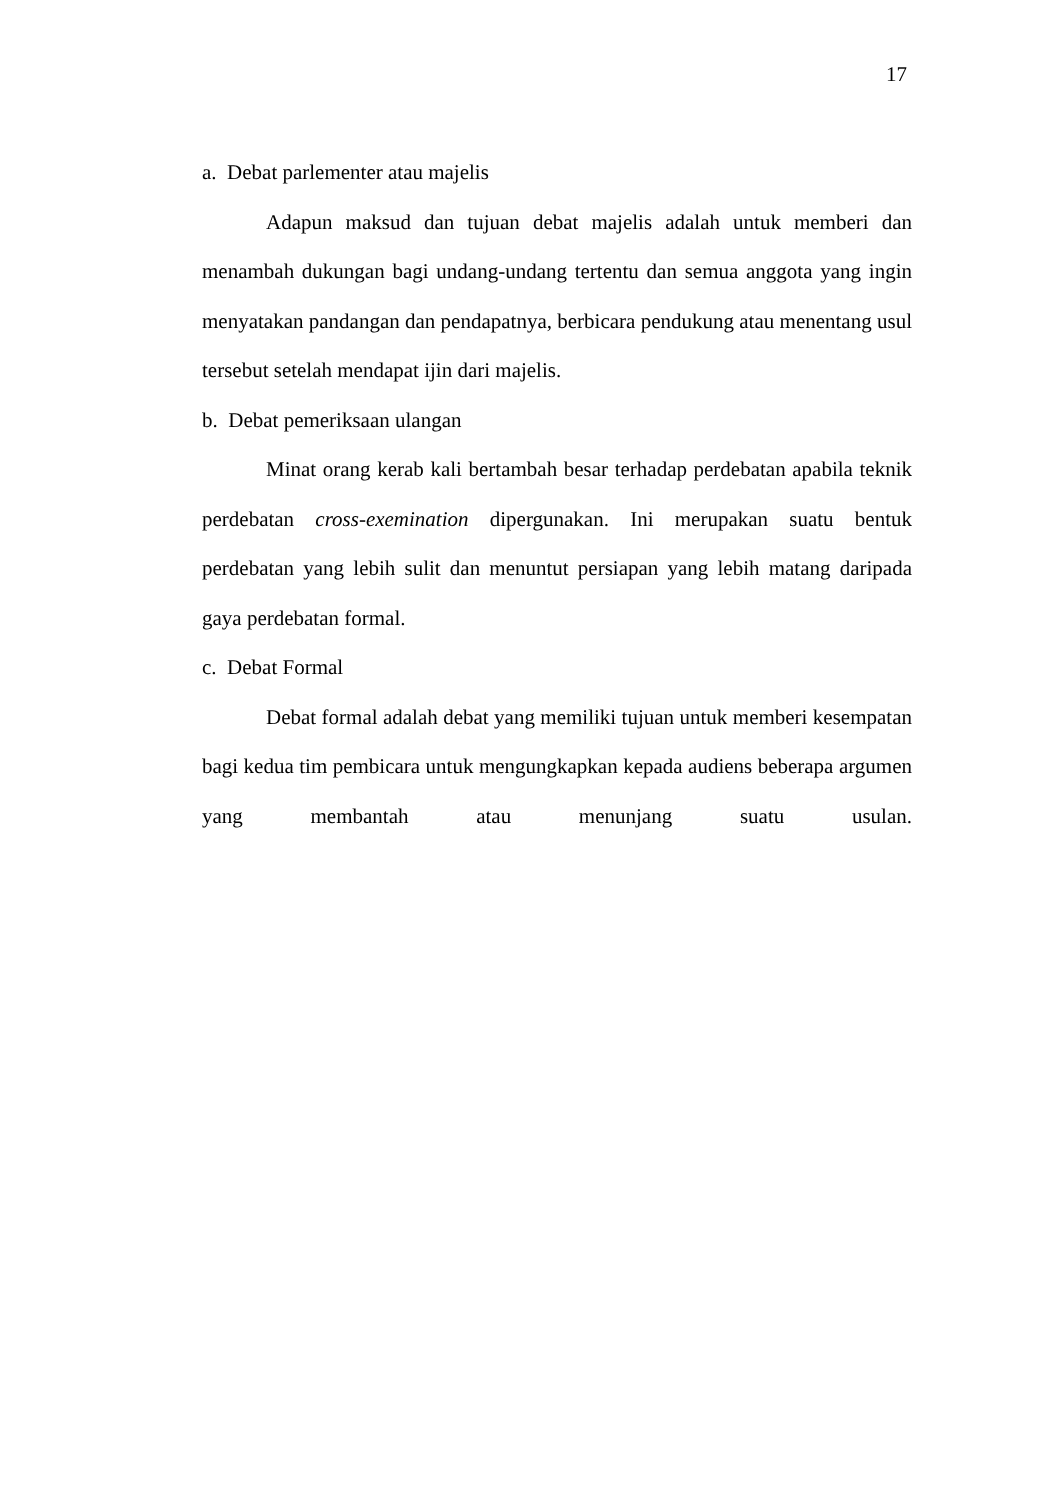17
a. Debat parlementer atau majelis
Adapun maksud dan tujuan debat majelis adalah untuk memberi dan menambah dukungan bagi undang-undang tertentu dan semua anggota yang ingin menyatakan pandangan dan pendapatnya, berbicara pendukung atau menentang usul tersebut setelah mendapat ijin dari majelis.
b. Debat pemeriksaan ulangan
Minat orang kerab kali bertambah besar terhadap perdebatan apabila teknik perdebatan cross-exemination dipergunakan. Ini merupakan suatu bentuk perdebatan yang lebih sulit dan menuntut persiapan yang lebih matang daripada gaya perdebatan formal.
c. Debat Formal
Debat formal adalah debat yang memiliki tujuan untuk memberi kesempatan bagi kedua tim pembicara untuk mengungkapkan kepada audiens beberapa argumen yang membantah atau menunjang suatu usulan.